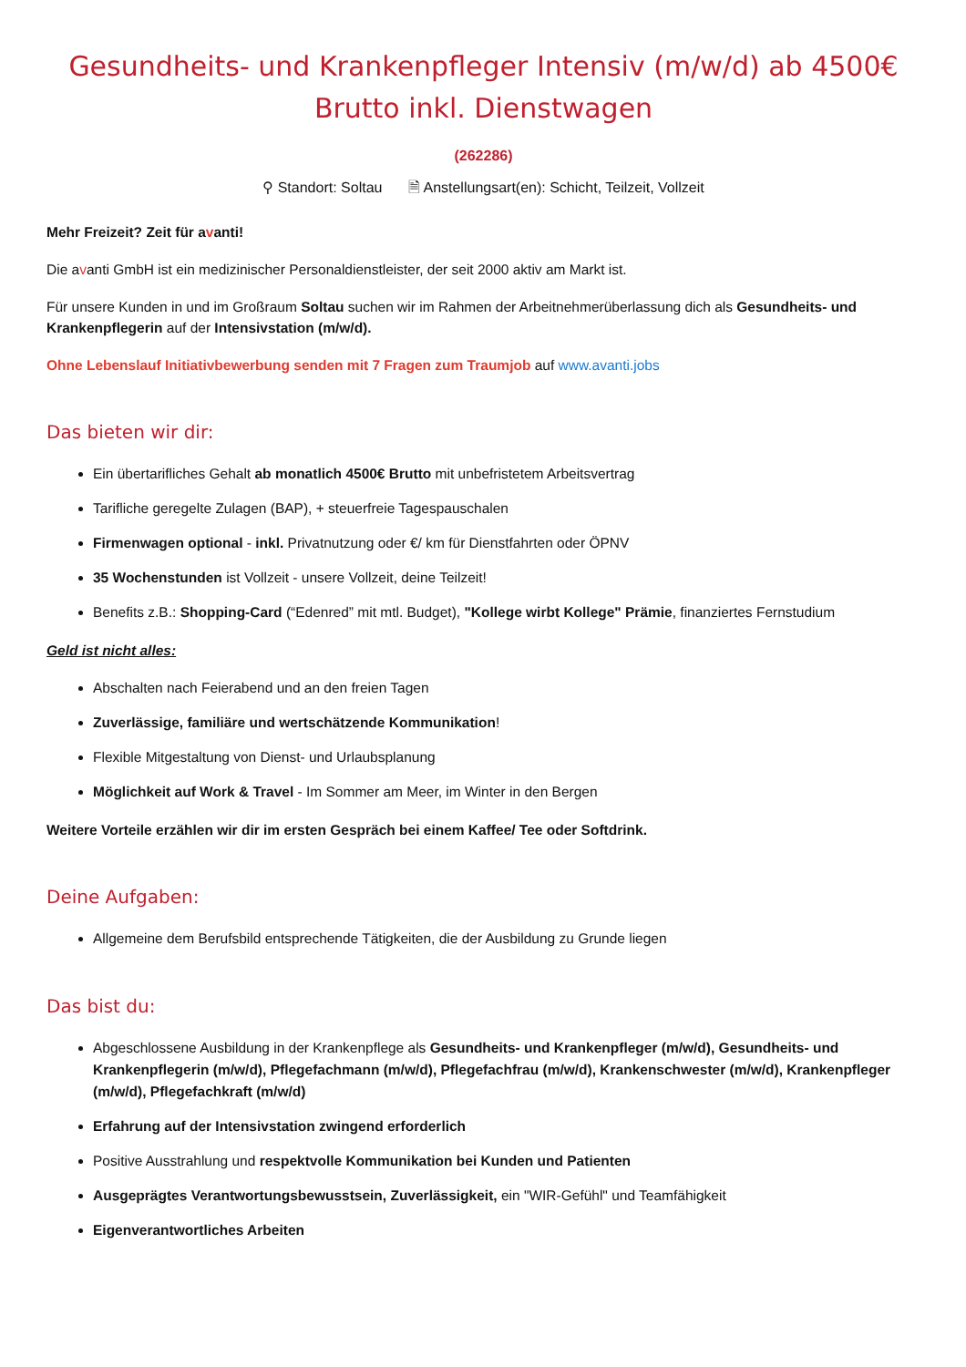Gesundheits- und Krankenpfleger Intensiv (m/w/d) ab 4500€ Brutto inkl. Dienstwagen
(262286)
⚲ Standort: Soltau 🗎 Anstellungsart(en): Schicht, Teilzeit, Vollzeit
Mehr Freizeit? Zeit für avanti!
Die avanti GmbH ist ein medizinischer Personaldienstleister, der seit 2000 aktiv am Markt ist.
Für unsere Kunden in und im Großraum Soltau suchen wir im Rahmen der Arbeitnehmerüberlassung dich als Gesundheits- und Krankenpflegerin auf der Intensivstation (m/w/d).
Ohne Lebenslauf Initiativbewerbung senden mit 7 Fragen zum Traumjob auf www.avanti.jobs
Das bieten wir dir:
Ein übertarifliches Gehalt ab monatlich 4500€ Brutto mit unbefristetem Arbeitsvertrag
Tarifliche geregelte Zulagen (BAP), + steuerfreie Tagespauschalen
Firmenwagen optional - inkl. Privatnutzung oder €/ km für Dienstfahrten oder ÖPNV
35 Wochenstunden ist Vollzeit - unsere Vollzeit, deine Teilzeit!
Benefits z.B.: Shopping-Card (“Edenred” mit mtl. Budget), "Kollege wirbt Kollege" Prämie, finanziertes Fernstudium
Geld ist nicht alles:
Abschalten nach Feierabend und an den freien Tagen
Zuverlässige, familiäre und wertschätzende Kommunikation!
Flexible Mitgestaltung von Dienst- und Urlaubsplanung
Möglichkeit auf Work & Travel - Im Sommer am Meer, im Winter in den Bergen
Weitere Vorteile erzählen wir dir im ersten Gespräch bei einem Kaffee/ Tee oder Softdrink.
Deine Aufgaben:
Allgemeine dem Berufsbild entsprechende Tätigkeiten, die der Ausbildung zu Grunde liegen
Das bist du:
Abgeschlossene Ausbildung in der Krankenpflege als Gesundheits- und Krankenpfleger (m/w/d), Gesundheits- und Krankenpflegerin (m/w/d), Pflegefachmann (m/w/d), Pflegefachfrau (m/w/d), Krankenschwester (m/w/d), Krankenpfleger (m/w/d), Pflegefachkraft (m/w/d)
Erfahrung auf der Intensivstation zwingend erforderlich
Positive Ausstrahlung und respektvolle Kommunikation bei Kunden und Patienten
Ausgeprägtes Verantwortungsbewusstsein, Zuverlässigkeit, ein "WIR-Gefühl" und Teamfähigkeit
Eigenverantwortliches Arbeiten